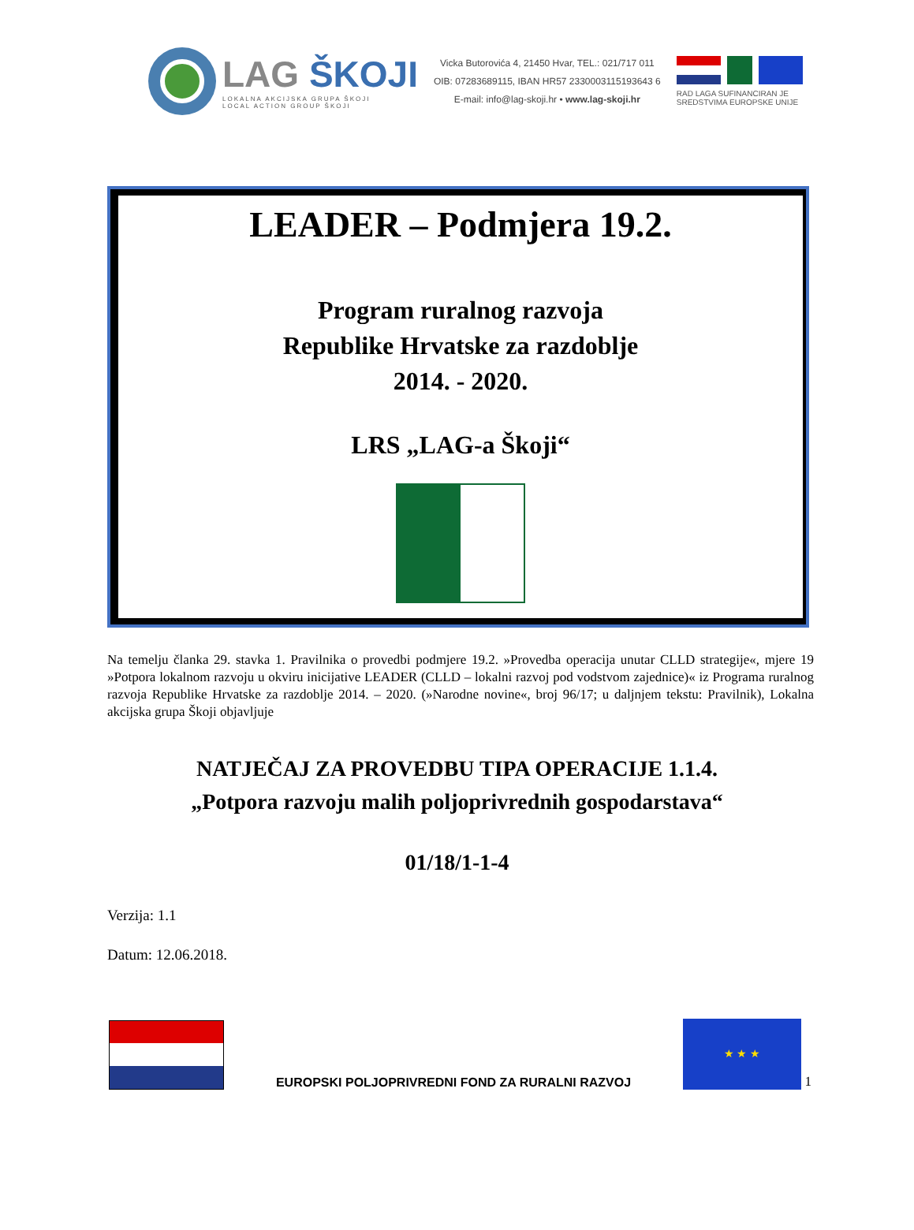LAG ŠKOJI
LOKALNA AKCIJSKA GRUPA ŠKOJI
LOCAL ACTION GROUP ŠKOJI
Vicka Butorovića 4, 21450 Hvar, TEL.: 021/717 011
OIB: 07283689115, IBAN HR57 2330003115193643 6
E-mail: info@lag-skoji.hr • www.lag-skoji.hr
RAD LAGA SUFINANCIRAN JE
SREDSTVIMA EUROPSKE UNIJE
LEADER – Podmjera 19.2.
Program ruralnog razvoja
Republike Hrvatske za razdoblje
2014. - 2020.
LRS „LAG-a Škoji“
Na temelju članka 29. stavka 1. Pravilnika o provedbi podmjere 19.2. »Provedba operacija unutar CLLD strategije«, mjere 19 »Potpora lokalnom razvoju u okviru inicijative LEADER (CLLD – lokalni razvoj pod vodstvom zajednice)« iz Programa ruralnog razvoja Republike Hrvatske za razdoblje 2014. – 2020. (»Narodne novine«, broj 96/17; u daljnjem tekstu: Pravilnik), Lokalna akcijska grupa Škoji objavljuje
NATJEČAJ ZA PROVEDBU TIPA OPERACIJE 1.1.4.
„Potpora razvoju malih poljoprivrednih gospodarstava“
01/18/1-1-4
Verzija: 1.1
Datum: 12.06.2018.
1
EUROPSKI POLJOPRIVREDNI FOND ZA RURALNI RAZVOJ
★ ★ ★